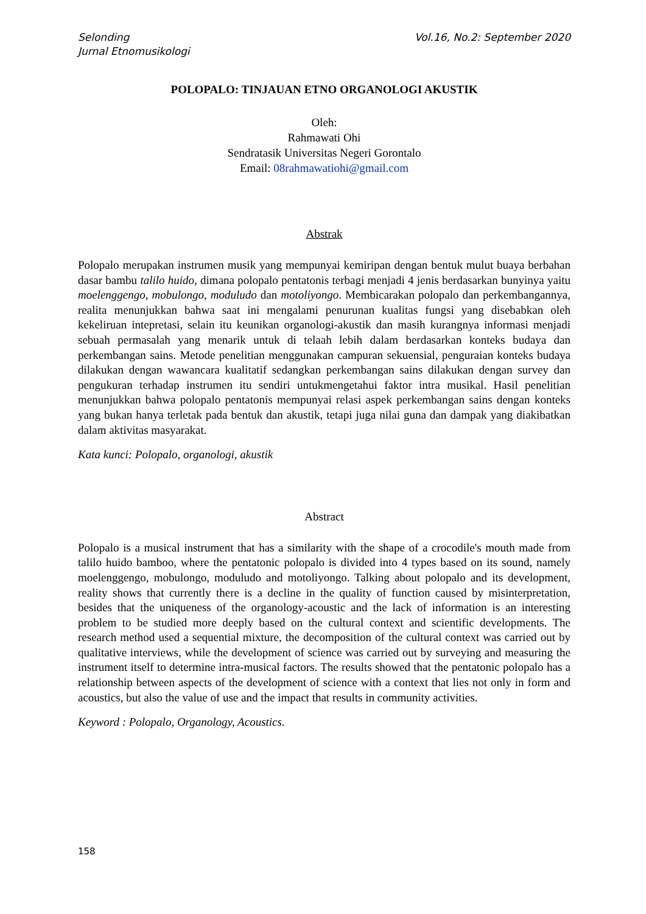Selonding
Jurnal Etnomusikologi
Vol.16, No.2: September 2020
POLOPALO: TINJAUAN ETNO ORGANOLOGI AKUSTIK
Oleh:
Rahmawati Ohi
Sendratasik Universitas Negeri Gorontalo
Email: 08rahmawatiohi@gmail.com
Abstrak
Polopalo merupakan instrumen musik yang mempunyai kemiripan dengan bentuk mulut buaya berbahan dasar bambu talilo huido, dimana polopalo pentatonis terbagi menjadi 4 jenis berdasarkan bunyinya yaitu moelenggengo, mobulongo, moduludo dan motoliyongo. Membicarakan polopalo dan perkembangannya, realita menunjukkan bahwa saat ini mengalami penurunan kualitas fungsi yang disebabkan oleh kekeliruan intepretasi, selain itu keunikan organologi-akustik dan masih kurangnya informasi menjadi sebuah permasalah yang menarik untuk di telaah lebih dalam berdasarkan konteks budaya dan perkembangan sains. Metode penelitian menggunakan campuran sekuensial, penguraian konteks budaya dilakukan dengan wawancara kualitatif sedangkan perkembangan sains dilakukan dengan survey dan pengukuran terhadap instrumen itu sendiri untukmengetahui faktor intra musikal. Hasil penelitian menunjukkan bahwa polopalo pentatonis mempunyai relasi aspek perkembangan sains dengan konteks yang bukan hanya terletak pada bentuk dan akustik, tetapi juga nilai guna dan dampak yang diakibatkan dalam aktivitas masyarakat.
Kata kunci: Polopalo, organologi, akustik
Abstract
Polopalo is a musical instrument that has a similarity with the shape of a crocodile's mouth made from talilo huido bamboo, where the pentatonic polopalo is divided into 4 types based on its sound, namely moelenggengo, mobulongo, moduludo and motoliyongo. Talking about polopalo and its development, reality shows that currently there is a decline in the quality of function caused by misinterpretation, besides that the uniqueness of the organology-acoustic and the lack of information is an interesting problem to be studied more deeply based on the cultural context and scientific developments. The research method used a sequential mixture, the decomposition of the cultural context was carried out by qualitative interviews, while the development of science was carried out by surveying and measuring the instrument itself to determine intra-musical factors. The results showed that the pentatonic polopalo has a relationship between aspects of the development of science with a context that lies not only in form and acoustics, but also the value of use and the impact that results in community activities.
Keyword : Polopalo, Organology, Acoustics.
158